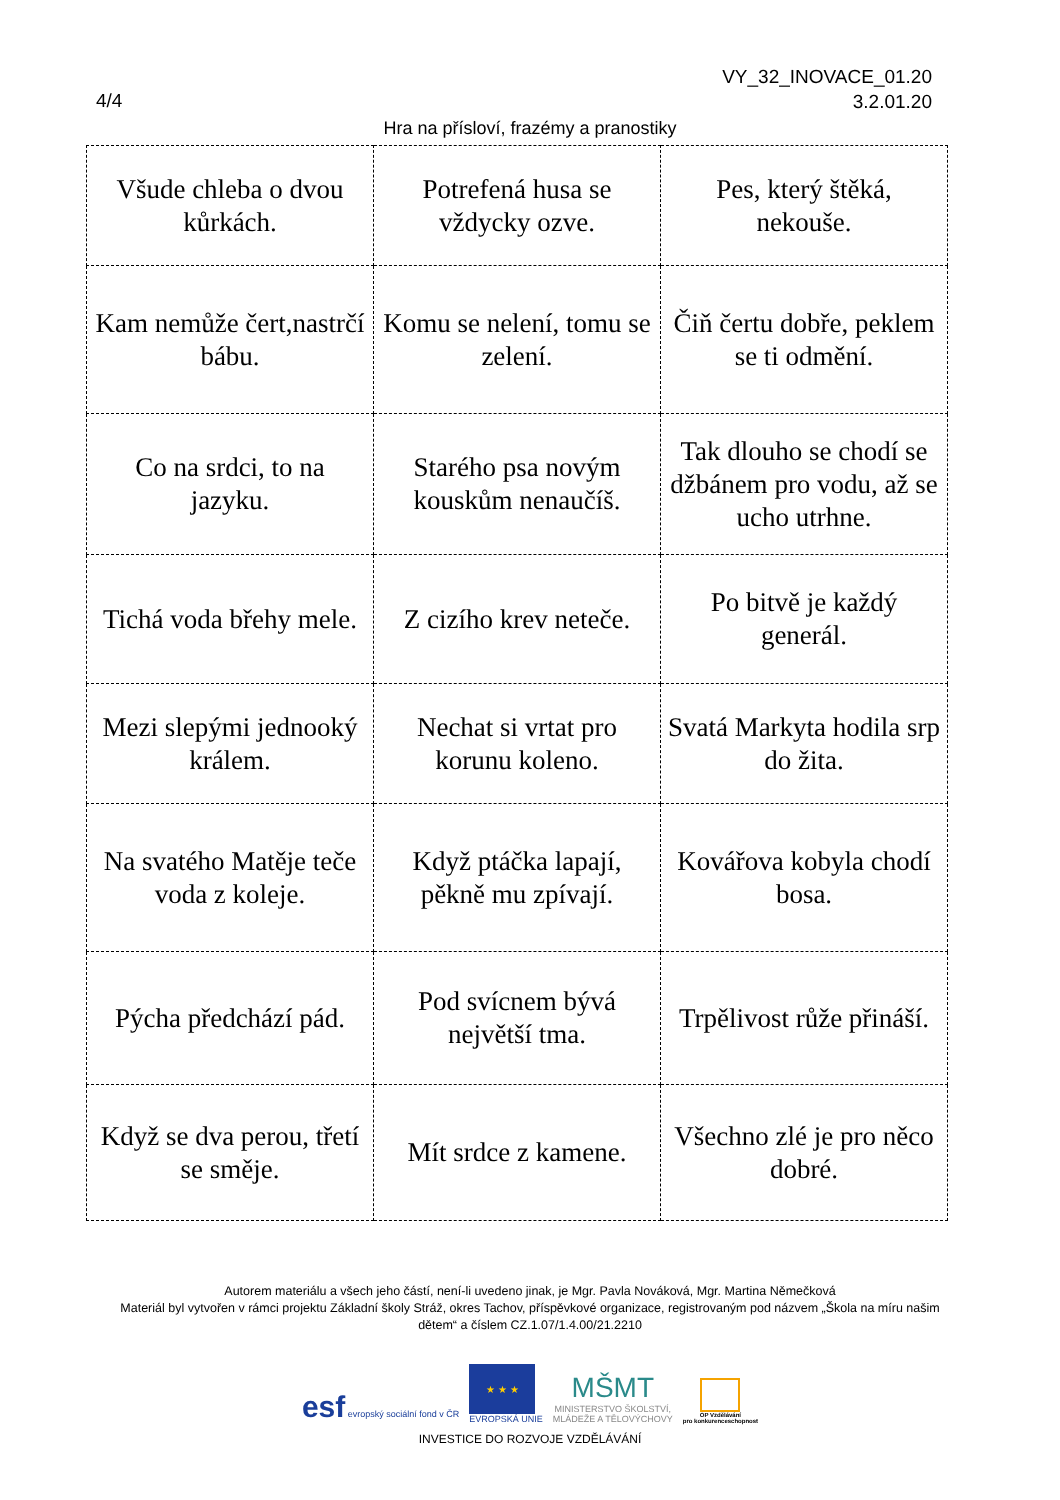VY_32_INOVACE_01.20
3.2.01.20
4/4
Hra na přísloví, frazémy a pranostiky
| Všude chleba o dvou kůrkách. | Potrefená husa se vždycky ozve. | Pes, který štěká, nekouše. |
| Kam nemůže čert,nastrčí bábu. | Komu se nelení, tomu se zelení. | Čiň čertu dobře, peklem se ti odmění. |
| Co na srdci, to na jazyku. | Starého psa novým kouskům nenaučíš. | Tak dlouho se chodí se džbánem pro vodu, až se ucho utrhne. |
| Tichá voda břehy mele. | Z cizího krev neteče. | Po bitvě je každý generál. |
| Mezi slepými jednooký králem. | Nechat si vrtat pro korunu koleno. | Svatá Markyta hodila srp do žita. |
| Na svatého Matěje teče voda z koleje. | Když ptáčka lapají, pěkně mu zpívají. | Kovářova kobyla chodí bosa. |
| Pýcha předchází pád. | Pod svícnem bývá největší tma. | Trpělivost růže přináší. |
| Když se dva perou, třetí se směje. | Mít srdce z kamene. | Všechno zlé je pro něco dobré. |
Autorem materiálu a všech jeho částí, není-li uvedeno jinak, je Mgr. Pavla Nováková, Mgr. Martina Němečková
Materiál byl vytvořen v rámci projektu Základní školy Stráž, okres Tachov, příspěvkové organizace, registrovaným pod názvem „Škola na míru našim dětem“ a číslem CZ.1.07/1.4.00/21.2210
esf evropský sociální fond v ČR
★ ★ ★
EVROPSKÁ UNIE
MŠMT
MINISTERSTVO ŠKOLSTVÍ,
MLÁDEŽE A TĚLOVÝCHOVY
OP Vzdělávání
pro konkurenceschopnost
INVESTICE DO ROZVOJE VZDĚLÁVÁNÍ